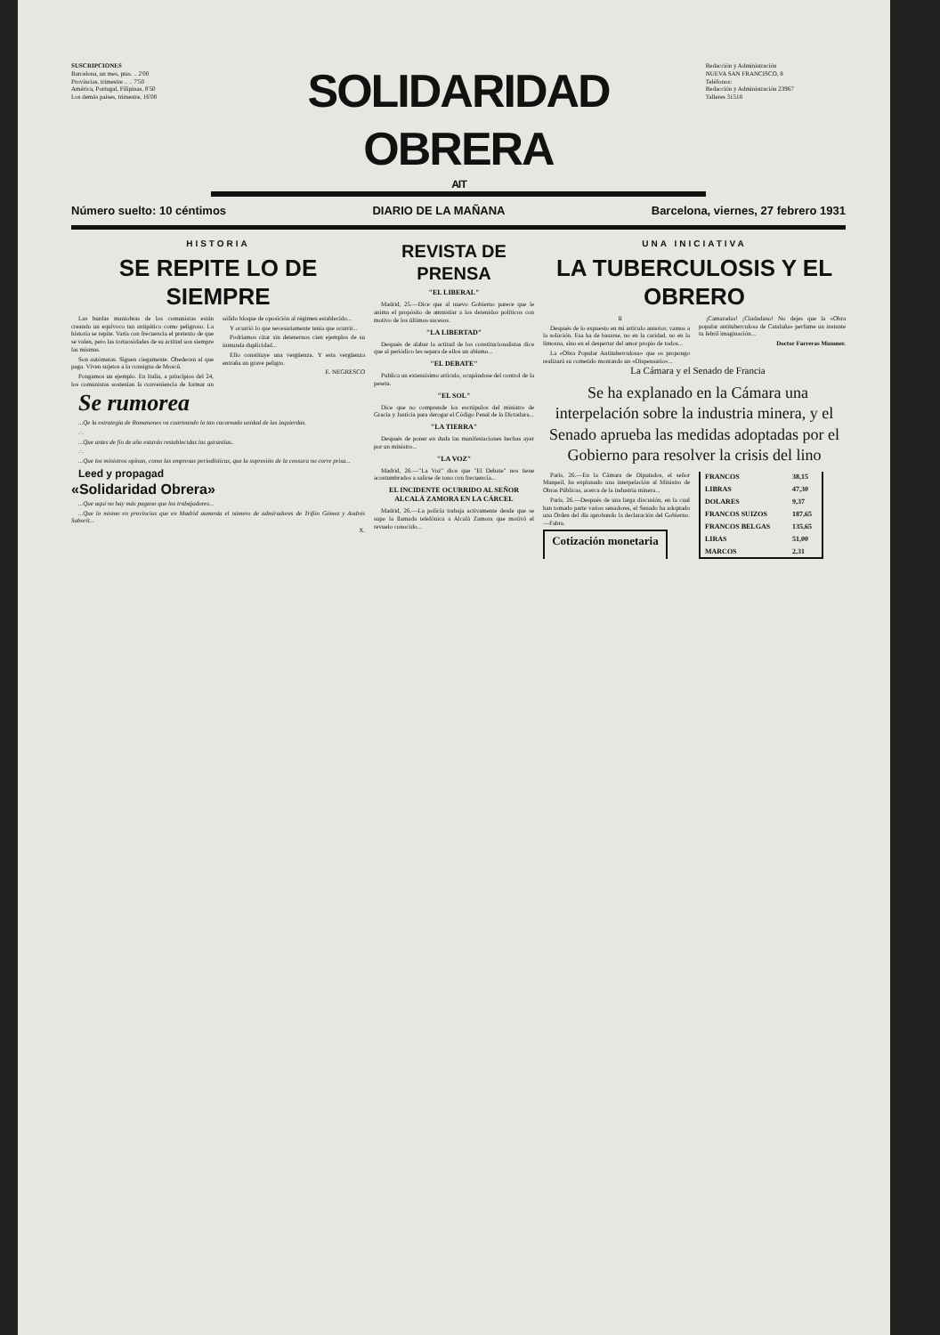SUSCRIPCIONES
Barcelona, un mes, ptas. .. 2'00
Provincias, trimestre .. .. 7'50
América, Portugal, Filipinas, 8'50
Los demás países, trimestre, 16'00
SOLIDARIDAD OBRERA
A I T
Redacción y Administración
NUEVA SAN FRANCISCO, 8
Teléfonos:
Redacción y Administración 23967
Talleres 31518
Número suelto: 10 céntimos DIARIO DE LA MAÑANA Barcelona, viernes, 27 febrero 1931
HISTORIA
SE REPITE LO DE SIEMPRE
Las burdas maniobras de los comunistas están creando un equívoco tan antipático como peligroso. La historia se repite. Varía con frecuencia el pretexto de que se valen, pero las tortuosidades de su actitud son siempre las mismas.
Son autómatas. Siguen ciegamente. Obedecen al que paga. Viven sujetos a la consigna de Moscú.
Pongamos un ejemplo. En Italia, a principios del 24, los comunistas sostenían la conveniencia de formar un sólido bloque de oposición al régimen establecido...
Y ocurrió lo que necesariamente tenía que ocurrir...
Podríamos citar sin detenernos cien ejemplos de su inmunda duplicidad...
Ello constituye una vergüenza. Y esta vergüenza entraña un grave peligro.
E. NEGRESCO
Se rumorea
...Qe la estrategia de Romanones va cuarteando la tan cacareada unidad de las izquierdas.
.·.
...Que antes de fin de año estarán restablecidas las garantías..
.·.
...Que los ministros opinan, como las empresas periodísticas, que la supresión de la censura no corre prisa...
Leed y propagad
«Solidaridad Obrera»
...Que aquí no hay más pagano que los trabajadores...
...Que lo mismo en provincias que en Madrid aumenta el número de admiradores de Trifón Gómez y Andrés Saborit...
X.
REVISTA DE PRENSA
"EL LIBERAL"
Madrid, 25.—Dice que al nuevo Gobierno parece que le anima el propósito de amnistiar a los detenidos políticos con motivo de los últimos sucesos.
"LA LIBERTAD"
Después de alabar la actitud de los constitucionalistas dice que al periódico les separa de ellos un abismo...
"EL DEBATE"
Publica un extensísimo artículo, ocupándose del control de la peseta.
"EL SOL"
Dice que no comprende los escrúpulos del ministro de Gracia y Justicia para derogar el Código Penal de la Dictadura...
"LA TIERRA"
Después de poner en duda las manifestaciones hechas ayer por un ministro...
"LA VOZ"
Madrid, 26.—"La Voz" dice que "El Debate" nos tiene acostumbrados a salirse de tono con frecuencia...
EL INCIDENTE OCURRIDO AL SEÑOR ALCALÁ ZAMORA EN LA CÁRCEL
Madrid, 26.—La policía trabaja activamente desde que se supo la llamada telefónica a Alcalá Zamora que motivó el revuelo conocido...
UNA INICIATIVA
LA TUBERCULOSIS Y EL OBRERO
II
Después de lo expuesto en mi artículo anterior, vamos a la solución. Esa ha de basarse, no en la caridad, no en la limosna, sino en el despertar del amor propio de todos...
La «Obra Popular Antituberculosa» que os propongo realizará su cometido montando un «Dispensario»...
¡Camaradas! ¡Ciudadano! No dejes que la «Obra popular antituberculosa de Cataluña» perfume un instante tu febril imaginación...
Doctor Farreras Mumner.
La Cámara y el Senado de Francia
Se ha explanado en la Cámara una interpelación sobre la industria minera, y el Senado aprueba las medidas adoptadas por el Gobierno para resolver la crisis del lino
París, 26.—En la Cámara de Diputados, el señor Manpeil, ha explanado una interpelación al Ministro de Obras Públicas, acerca de la industria minera...
París, 26.—Después de una larga discusión, en la cual han tomado parte varios senadores, el Senado ha adoptado una Orden del día aprobando la declaración del Gobierno.—Fabra.
| Cotización monetaria | |
| --- | --- |
| FRANCOS | 38,15 |
| LIBRAS | 47,30 |
| DOLARES | 9,37 |
| FRANCOS SUIZOS | 187,65 |
| FRANCOS BELGAS | 135,65 |
| LIRAS | 51,00 |
| MARCOS | 2,31 |